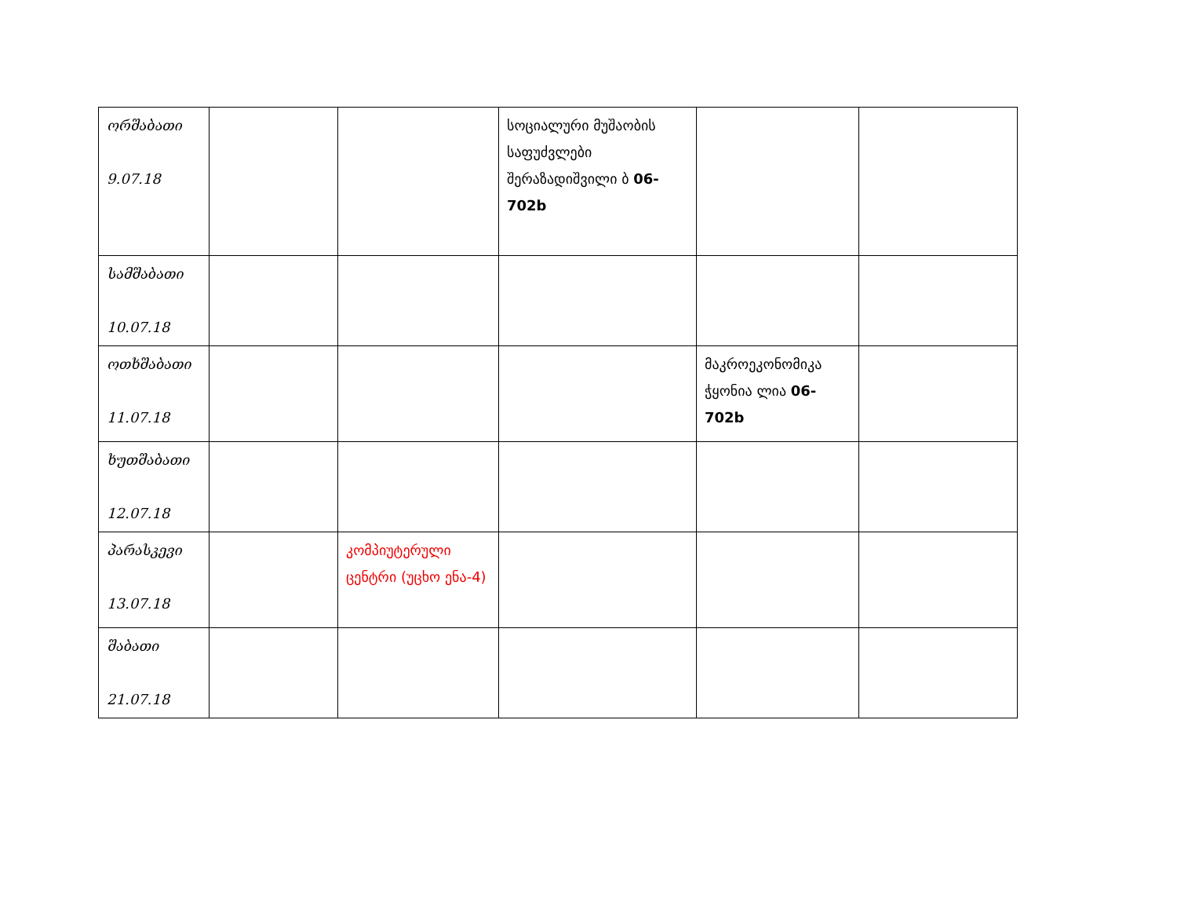| ორშაბათი 9.07.18 | | | სოციალური მუშაობის საფუძვლები შერაზადიშვილი ბ 06-702b | | |
| სამშაბათი 10.07.18 | | | | | |
| ოთხშაბათი 11.07.18 | | | | მაკროეკონომიკა ჭყონია ლია 06-702b | |
| ხუთშაბათი 12.07.18 | | | | | |
| პარასკევი 13.07.18 | | კომპიუტერული ცენტრი (უცხო ენა-4) | | | |
| შაბათი 21.07.18 | | | | | |